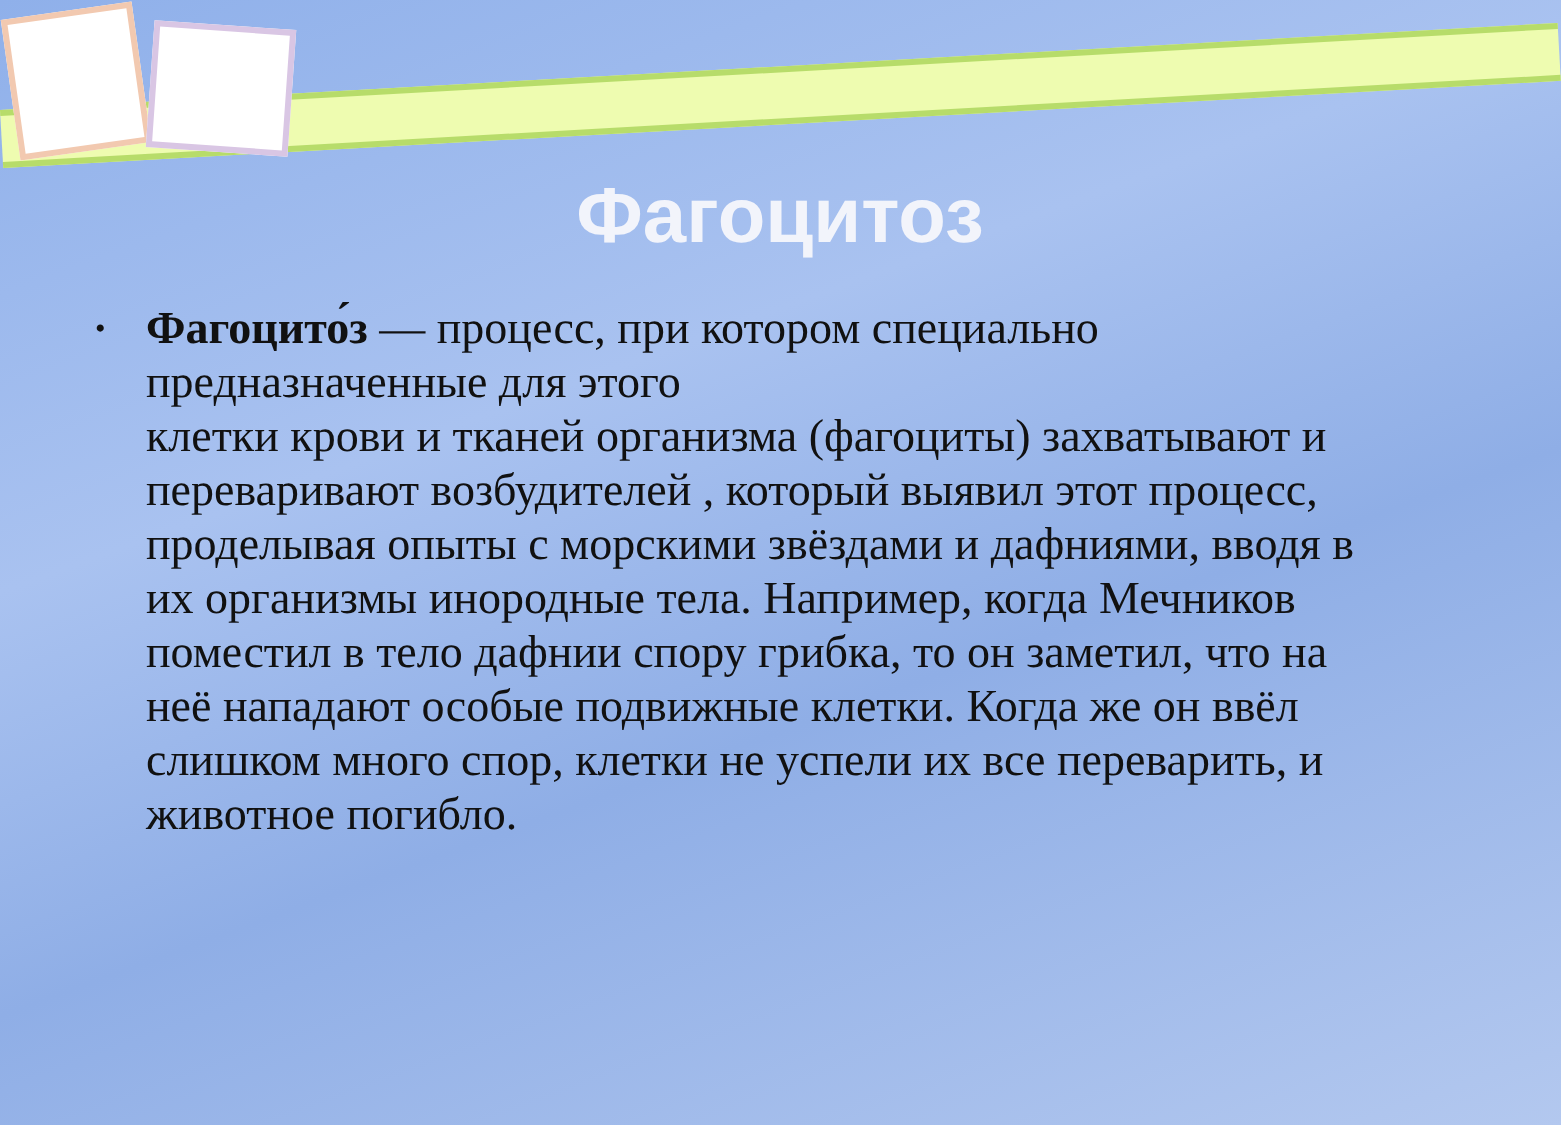Фагоцитоз
•
Фагоцито́з — процесс, при котором специально предназначенные для этого
клетки крови и тканей организма (фагоциты) захватывают и переваривают возбудителей , который выявил этот процесс, проделывая опыты с морскими звёздами и дафниями, вводя в их организмы инородные тела. Например, когда Мечников поместил в тело дафнии спору грибка, то он заметил, что на неё нападают особые подвижные клетки. Когда же он ввёл слишком много спор, клетки не успели их все переварить, и животное погибло.